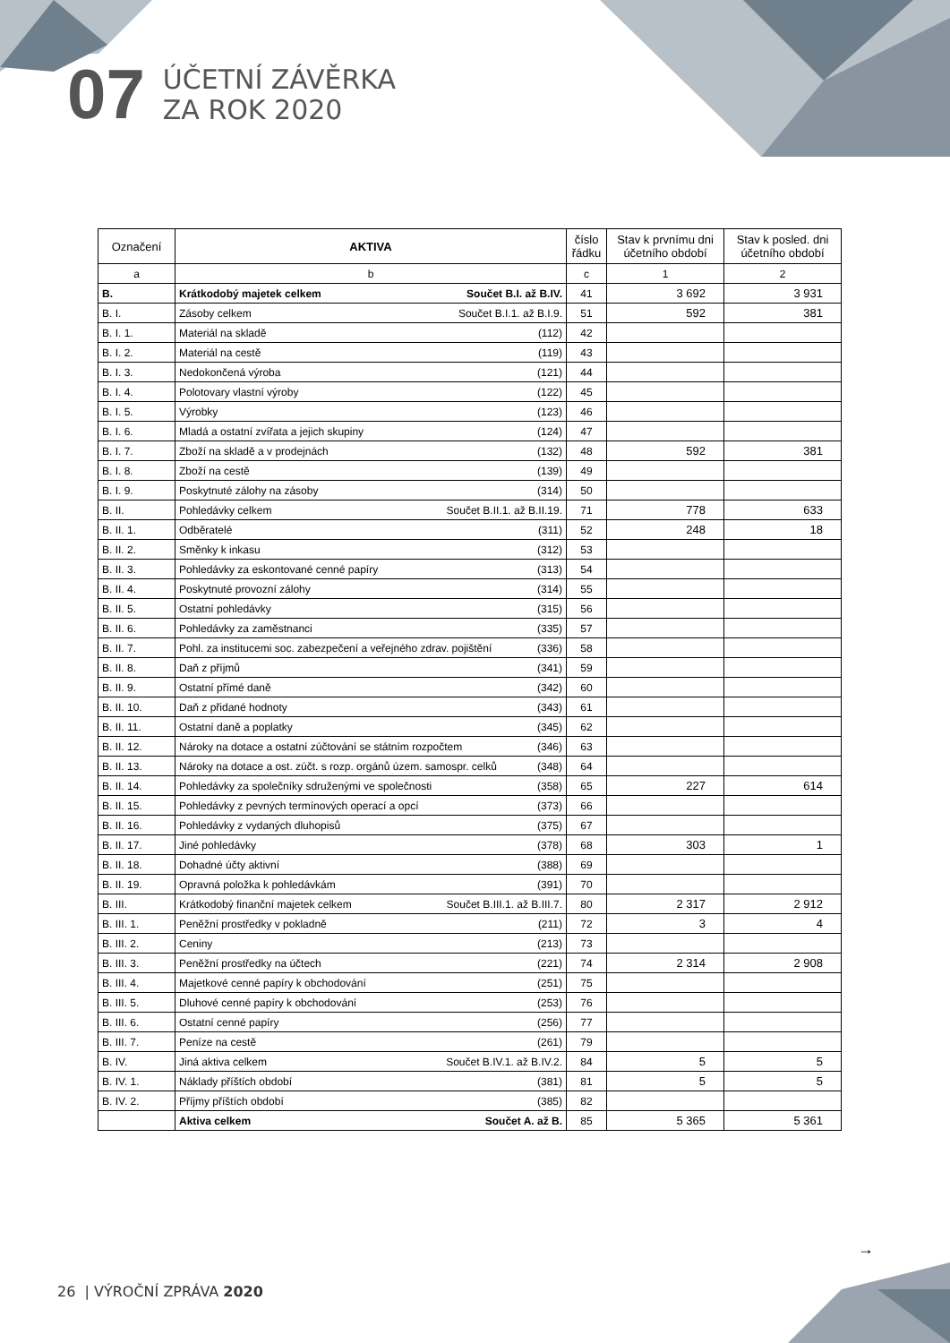07
ÚČETNÍ ZÁVĚRKA
ZA ROK 2020
| Označení | AKTIVA | číslo řádku | Stav k prvnímu dni účetního období | Stav k posled. dni účetního období |
| --- | --- | --- | --- | --- |
| a | b | c | 1 | 2 |
| B. | Krátkodobý majetek celkem Součet B.I. až B.IV. | 41 | 3 692 | 3 931 |
| B. I. | Zásoby celkem Součet B.I.1. až B.I.9. | 51 | 592 | 381 |
| B. I. 1. | Materiál na skladě (112) | 42 | | |
| B. I. 2. | Materiál na cestě (119) | 43 | | |
| B. I. 3. | Nedokončená výroba (121) | 44 | | |
| B. I. 4. | Polotovary vlastní výroby (122) | 45 | | |
| B. I. 5. | Výrobky (123) | 46 | | |
| B. I. 6. | Mladá a ostatní zvířata a jejich skupiny (124) | 47 | | |
| B. I. 7. | Zboží na skladě a v prodejnách (132) | 48 | 592 | 381 |
| B. I. 8. | Zboží na cestě (139) | 49 | | |
| B. I. 9. | Poskytnuté zálohy na zásoby (314) | 50 | | |
| B. II. | Pohledávky celkem Součet B.II.1. až B.II.19. | 71 | 778 | 633 |
| B. II. 1. | Odběratelé (311) | 52 | 248 | 18 |
| B. II. 2. | Směnky k inkasu (312) | 53 | | |
| B. II. 3. | Pohledávky za eskontované cenné papíry (313) | 54 | | |
| B. II. 4. | Poskytnuté provozní zálohy (314) | 55 | | |
| B. II. 5. | Ostatní pohledávky (315) | 56 | | |
| B. II. 6. | Pohledávky za zaměstnanci (335) | 57 | | |
| B. II. 7. | Pohl. za institucemi soc. zabezpečení a veřejného zdrav. pojištění (336) | 58 | | |
| B. II. 8. | Daň z příjmů (341) | 59 | | |
| B. II. 9. | Ostatní přímé daně (342) | 60 | | |
| B. II. 10. | Daň z přidané hodnoty (343) | 61 | | |
| B. II. 11. | Ostatní daně a poplatky (345) | 62 | | |
| B. II. 12. | Nároky na dotace a ostatní zúčtování se státním rozpočtem (346) | 63 | | |
| B. II. 13. | Nároky na dotace a ost. zúčt. s rozp. orgánů územ. samospr. celků (348) | 64 | | |
| B. II. 14. | Pohledávky za společníky sdruženými ve společnosti (358) | 65 | 227 | 614 |
| B. II. 15. | Pohledávky z pevných termínových operací a opcí (373) | 66 | | |
| B. II. 16. | Pohledávky z vydaných dluhopisů (375) | 67 | | |
| B. II. 17. | Jiné pohledávky (378) | 68 | 303 | 1 |
| B. II. 18. | Dohadné účty aktivní (388) | 69 | | |
| B. II. 19. | Opravná položka k pohledávkám (391) | 70 | | |
| B. III. | Krátkodobý finanční majetek celkem Součet B.III.1. až B.III.7. | 80 | 2 317 | 2 912 |
| B. III. 1. | Peněžní prostředky v pokladně (211) | 72 | 3 | 4 |
| B. III. 2. | Ceniny (213) | 73 | | |
| B. III. 3. | Peněžní prostředky na účtech (221) | 74 | 2 314 | 2 908 |
| B. III. 4. | Majetkové cenné papíry k obchodování (251) | 75 | | |
| B. III. 5. | Dluhové cenné papíry k obchodování (253) | 76 | | |
| B. III. 6. | Ostatní cenné papíry (256) | 77 | | |
| B. III. 7. | Peníze na cestě (261) | 79 | | |
| B. IV. | Jiná aktiva celkem Součet B.IV.1. až B.IV.2. | 84 | 5 | 5 |
| B. IV. 1. | Náklady příštích období (381) | 81 | 5 | 5 |
| B. IV. 2. | Příjmy příštích období (385) | 82 | | |
| | Aktiva celkem Součet A. až B. | 85 | 5 365 | 5 361 |
→
26 | VÝROČNÍ ZPRÁVA 2020